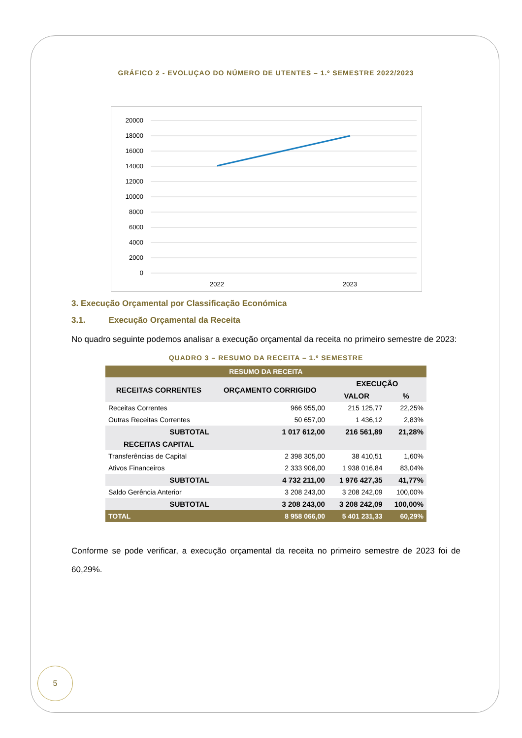GRÁFICO 2 - EVOLUÇAO DO NÚMERO DE UTENTES – 1.º SEMESTRE 2022/2023
20000
18000
16000
14000
12000
10000
8000
6000
4000
2000
0
2022
2023
3. Execução Orçamental por Classificação Económica
3.1. Execução Orçamental da Receita
No quadro seguinte podemos analisar a execução orçamental da receita no primeiro semestre de 2023:
QUADRO 3 – RESUMO DA RECEITA – 1.º SEMESTRE
| RESUMO DA RECEITA | | | |
| --- | --- | --- | --- |
| RECEITAS CORRENTES | ORÇAMENTO CORRIGIDO | EXECUÇÃO | |
| | | VALOR | % |
| Receitas Correntes | 966 955,00 | 215 125,77 | 22,25% |
| Outras Receitas Correntes | 50 657,00 | 1 436,12 | 2,83% |
| SUBTOTAL | 1 017 612,00 | 216 561,89 | 21,28% |
| RECEITAS CAPITAL | | | |
| Transferências de Capital | 2 398 305,00 | 38 410,51 | 1,60% |
| Ativos Financeiros | 2 333 906,00 | 1 938 016,84 | 83,04% |
| SUBTOTAL | 4 732 211,00 | 1 976 427,35 | 41,77% |
| Saldo Gerência Anterior | 3 208 243,00 | 3 208 242,09 | 100,00% |
| SUBTOTAL | 3 208 243,00 | 3 208 242,09 | 100,00% |
| TOTAL | 8 958 066,00 | 5 401 231,33 | 60,29% |
Conforme se pode verificar, a execução orçamental da receita no primeiro semestre de 2023 foi de 60,29%.
5